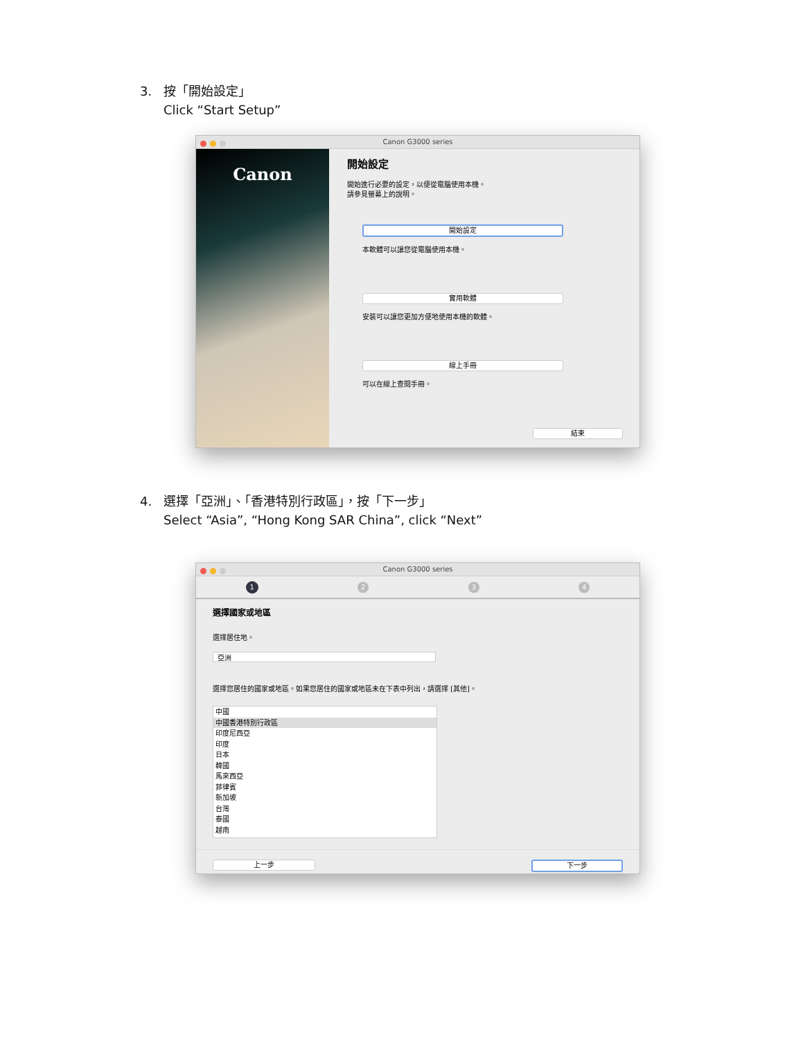3. 按「開始設定」
Click “Start Setup”
Canon G3000 series
Canon
開始設定
開始進行必要的設定，以便從電腦使用本機。
請參見螢幕上的說明。
開始設定
本軟體可以讓您從電腦使用本機。
實用軟體
安裝可以讓您更加方便地使用本機的軟體。
線上手冊
可以在線上查閱手冊。
結束
4. 選擇「亞洲」、「香港特別行政區」，按「下一步」
Select “Asia”, “Hong Kong SAR China”, click “Next”
Canon G3000 series
1 2 3 4
選擇國家或地區
選擇居住地。
亞洲
選擇您居住的國家或地區。如果您居住的國家或地區未在下表中列出，請選擇 [其他]。
中國
中國香港特別行政區
印度尼西亞
印度
日本
韓國
馬來西亞
菲律賓
新加坡
台灣
泰國
越南
上一步 下一步